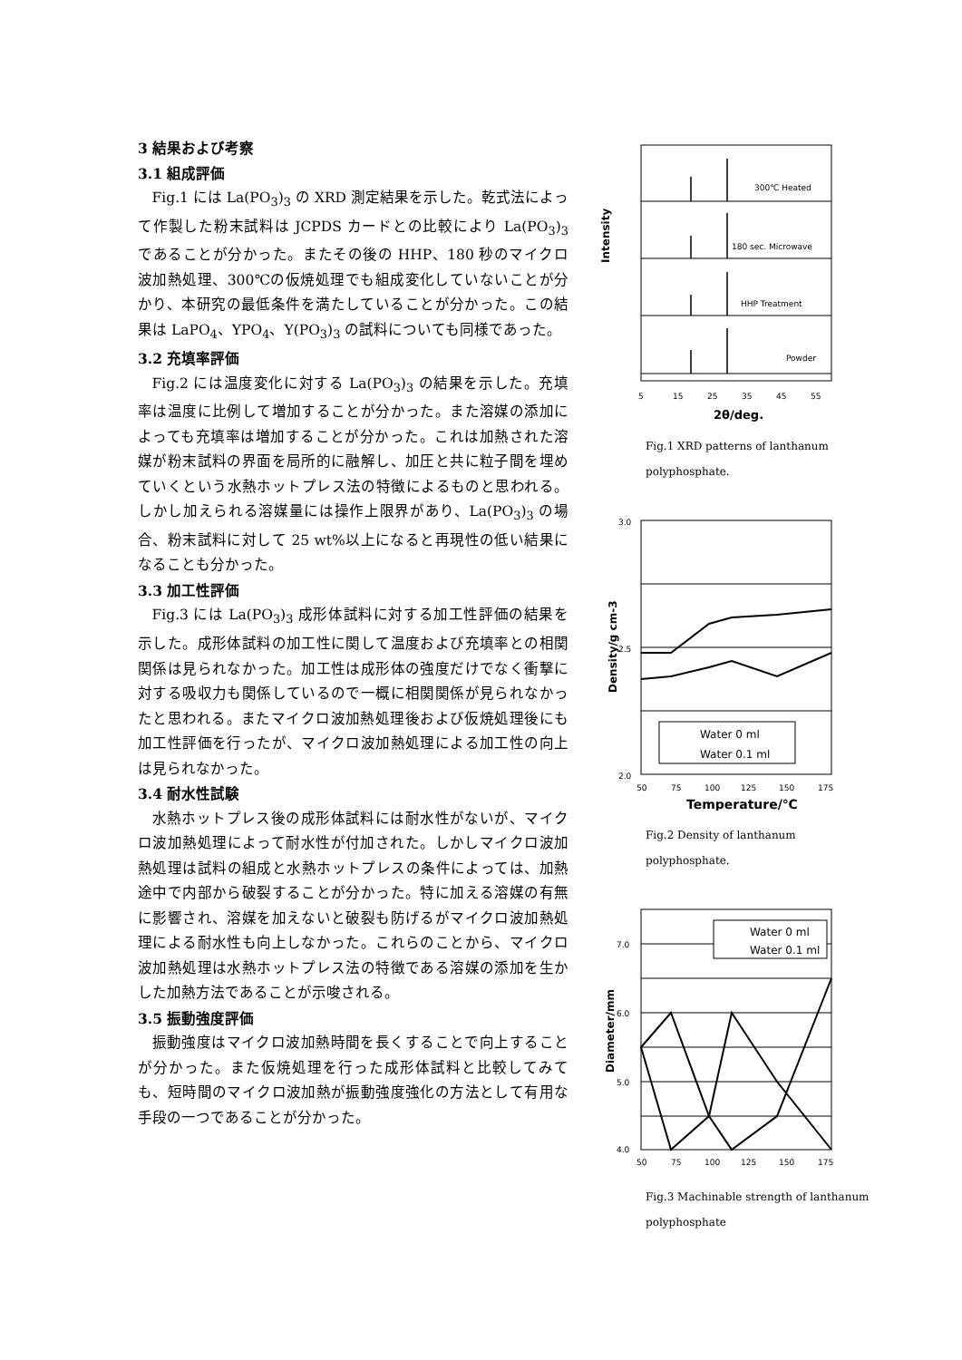3 結果および考察
3.1 組成評価
Fig.1 には La(PO<sub>3</sub>)<sub>3</sub> の XRD 測定結果を示した。乾式法によって作製した粉末試料は JCPDS カードとの比較により La(PO<sub>3</sub>)<sub>3</sub> であることが分かった。またその後の HHP、180 秒のマイクロ波加熱処理、300℃の仮焼処理でも組成変化していないことが分かり、本研究の最低条件を満たしていることが分かった。この結果は LaPO<sub>4</sub>、YPO<sub>4</sub>、Y(PO<sub>3</sub>)<sub>3</sub> の試料についても同様であった。
3.2 充填率評価
Fig.2 には温度変化に対する La(PO<sub>3</sub>)<sub>3</sub> の結果を示した。充填率は温度に比例して増加することが分かった。また溶媒の添加によっても充填率は増加することが分かった。これは加熱された溶媒が粉末試料の界面を局所的に融解し、加圧と共に粒子間を埋めていくという水熱ホットプレス法の特徴によるものと思われる。しかし加えられる溶媒量には操作上限界があり、La(PO<sub>3</sub>)<sub>3</sub> の場合、粉末試料に対して 25 wt%以上になると再現性の低い結果になることも分かった。
3.3 加工性評価
Fig.3 には La(PO<sub>3</sub>)<sub>3</sub> 成形体試料に対する加工性評価の結果を示した。成形体試料の加工性に関して温度および充填率との相関関係は見られなかった。加工性は成形体の強度だけでなく衝撃に対する吸収力も関係しているので一概に相関関係が見られなかったと思われる。またマイクロ波加熱処理後および仮焼処理後にも加工性評価を行ったが、マイクロ波加熱処理による加工性の向上は見られなかった。
3.4 耐水性試験
水熱ホットプレス後の成形体試料には耐水性がないが、マイクロ波加熱処理によって耐水性が付加された。しかしマイクロ波加熱処理は試料の組成と水熱ホットプレスの条件によっては、加熱途中で内部から破裂することが分かった。特に加える溶媒の有無に影響され、溶媒を加えないと破裂も防げるがマイクロ波加熱処理による耐水性も向上しなかった。これらのことから、マイクロ波加熱処理は水熱ホットプレス法の特徴である溶媒の添加を生かした加熱方法であることが示唆される。
3.5 振動強度評価
振動強度はマイクロ波加熱時間を長くすることで向上することが分かった。また仮焼処理を行った成形体試料と比較してみても、短時間のマイクロ波加熱が振動強度強化の方法として有用な手段の一つであることが分かった。
Intensity
300℃ Heated
180 sec. Microwave
HHP Treatment
Powder
5
15
25
35
45
55
2θ/deg.
Fig.1 XRD patterns of lanthanum polyphosphate.
3.0
2.5
2.0
Density/g cm-3
Water 0 ml
Water 0.1 ml
50
75
100
125
150
175
Temperature/℃
Fig.2 Density of lanthanum polyphosphate.
7.0
6.0
5.0
4.0
Diameter/mm
Water 0 ml
Water 0.1 ml
50
75
100
125
150
175
Fig.3 Machinable strength of lanthanum polyphosphate